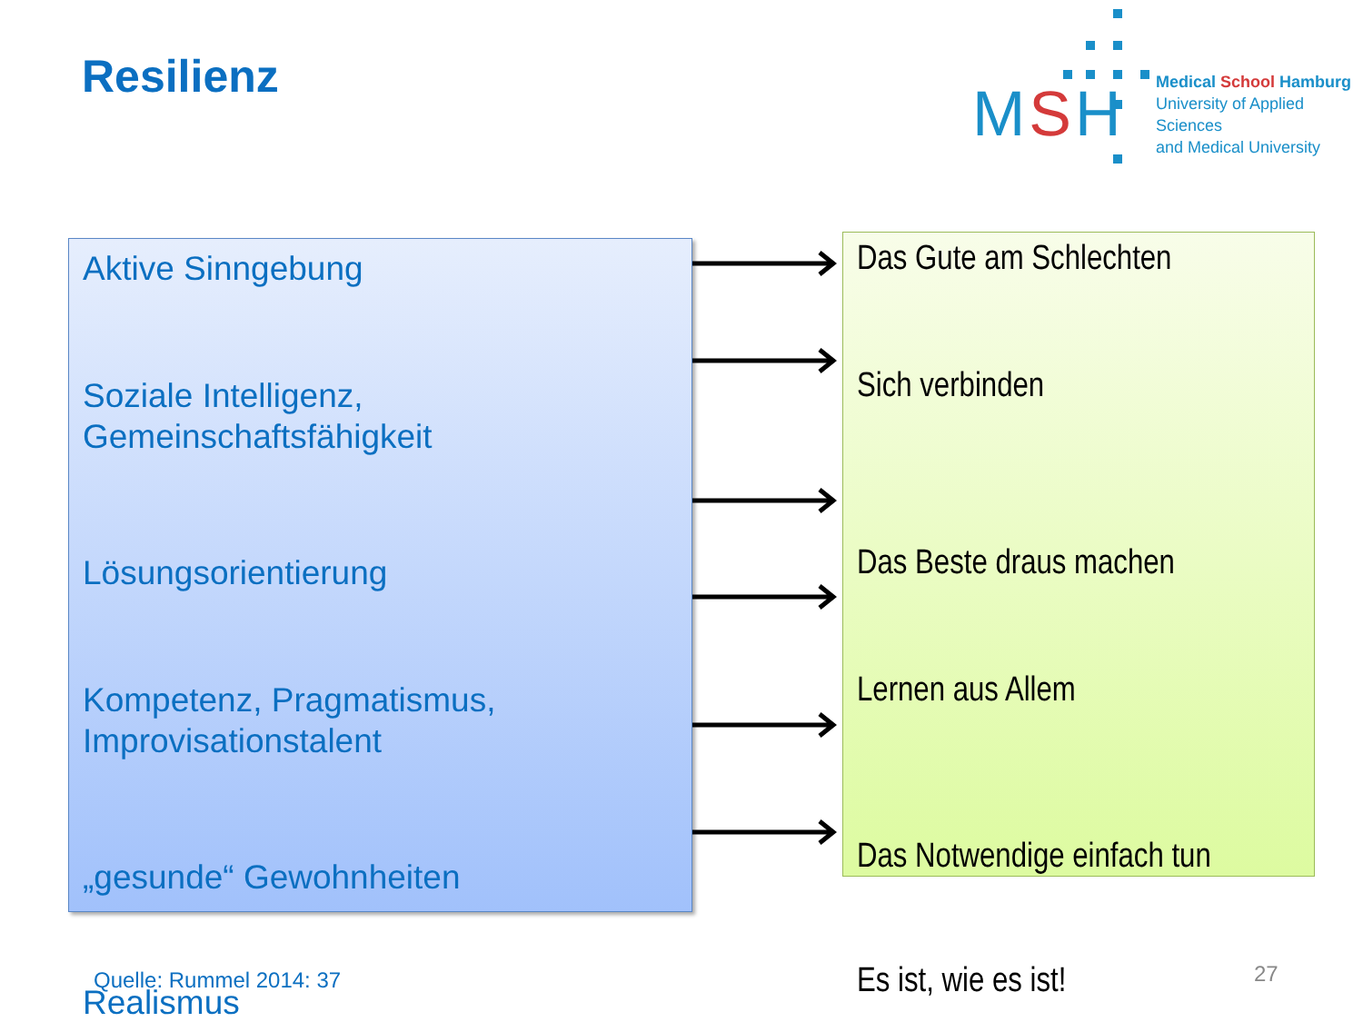Resilienz
MSH
Medical School Hamburg
University of Applied Sciences
and Medical University
Aktive Sinngebung
Soziale Intelligenz,
Gemeinschaftsfähigkeit
Lösungsorientierung
Kompetenz, Pragmatismus,
Improvisationstalent
„gesunde“ Gewohnheiten
Realismus
Das Gute am Schlechten
Sich verbinden
Das Beste draus machen
Lernen aus Allem
Das Notwendige einfach tun
Es ist, wie es ist!
Quelle: Rummel 2014: 37 27